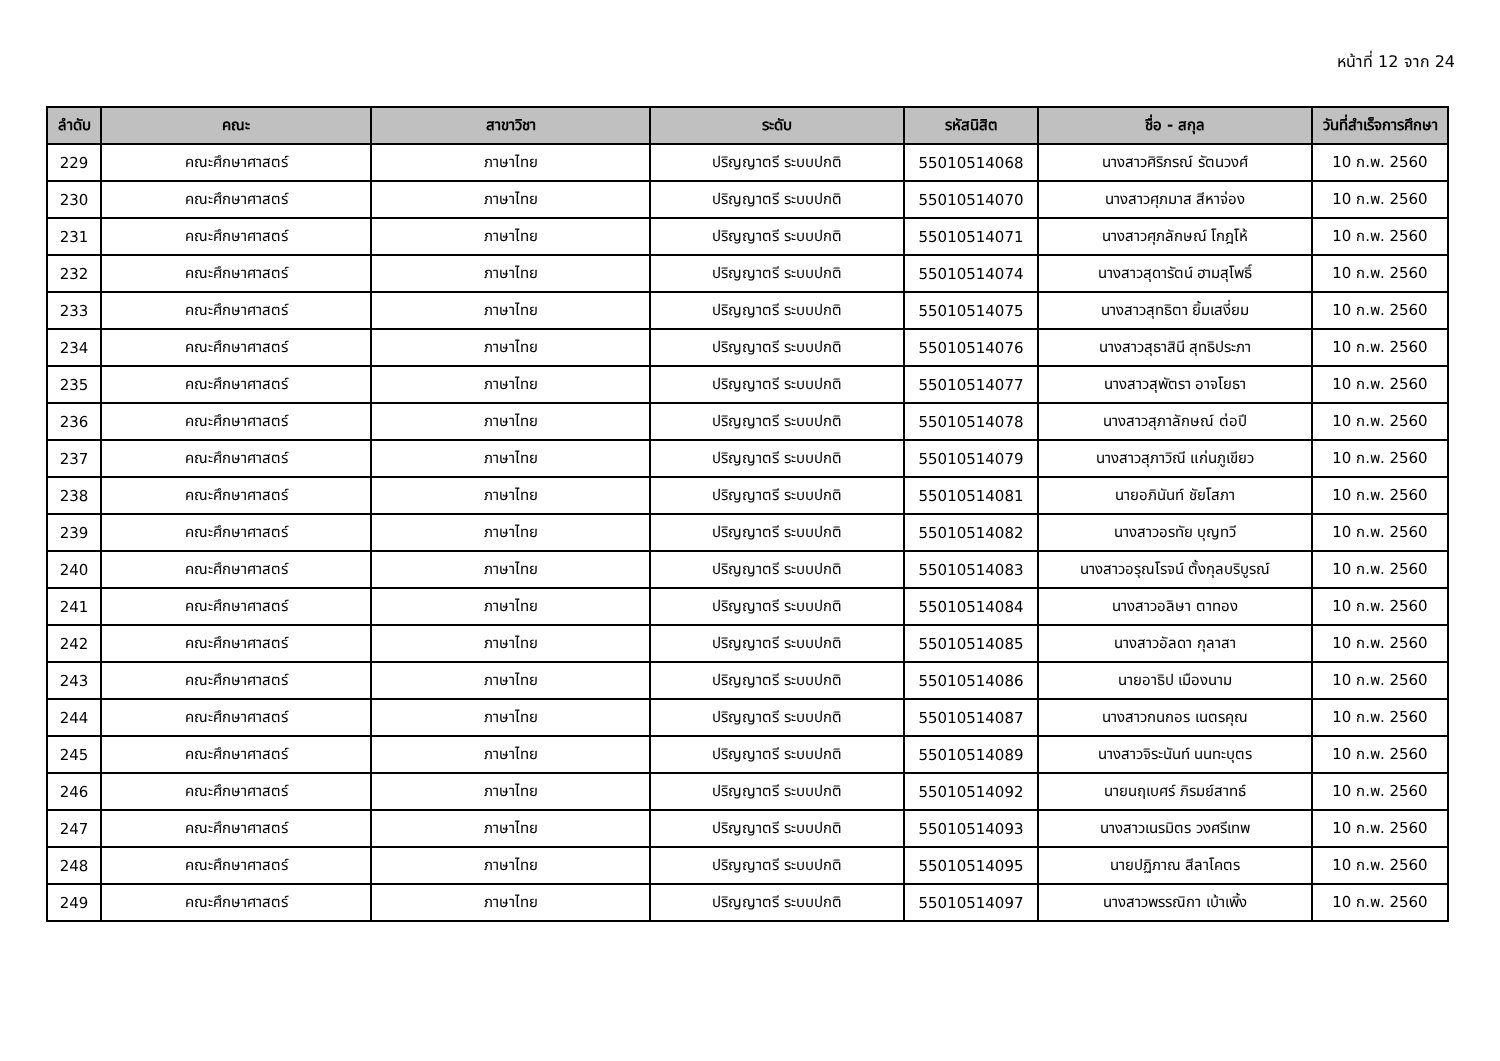หน้าที่ 12 จาก 24
| ลำดับ | คณะ | สาขาวิชา | ระดับ | รหัสนิสิต | ชื่อ - สกุล | วันที่สำเร็จการศึกษา |
| --- | --- | --- | --- | --- | --- | --- |
| 229 | คณะศึกษาศาสตร์ | ภาษาไทย | ปริญญาตรี ระบบปกติ | 55010514068 | นางสาวศิริภรณ์ รัตนวงศ์ | 10 ก.พ. 2560 |
| 230 | คณะศึกษาศาสตร์ | ภาษาไทย | ปริญญาตรี ระบบปกติ | 55010514070 | นางสาวศุภมาส สีหาจ่อง | 10 ก.พ. 2560 |
| 231 | คณะศึกษาศาสตร์ | ภาษาไทย | ปริญญาตรี ระบบปกติ | 55010514071 | นางสาวศุภลักษณ์ โกฎโห้ | 10 ก.พ. 2560 |
| 232 | คณะศึกษาศาสตร์ | ภาษาไทย | ปริญญาตรี ระบบปกติ | 55010514074 | นางสาวสุดารัตน์ ฮามสุโพธิ์ | 10 ก.พ. 2560 |
| 233 | คณะศึกษาศาสตร์ | ภาษาไทย | ปริญญาตรี ระบบปกติ | 55010514075 | นางสาวสุทธิตา ยิ้มเสงี่ยม | 10 ก.พ. 2560 |
| 234 | คณะศึกษาศาสตร์ | ภาษาไทย | ปริญญาตรี ระบบปกติ | 55010514076 | นางสาวสุธาสินี สุทธิประภา | 10 ก.พ. 2560 |
| 235 | คณะศึกษาศาสตร์ | ภาษาไทย | ปริญญาตรี ระบบปกติ | 55010514077 | นางสาวสุพัตรา อาจโยธา | 10 ก.พ. 2560 |
| 236 | คณะศึกษาศาสตร์ | ภาษาไทย | ปริญญาตรี ระบบปกติ | 55010514078 | นางสาวสุภาลักษณ์ ต่อปี | 10 ก.พ. 2560 |
| 237 | คณะศึกษาศาสตร์ | ภาษาไทย | ปริญญาตรี ระบบปกติ | 55010514079 | นางสาวสุภาวิณี แก่นภูเขียว | 10 ก.พ. 2560 |
| 238 | คณะศึกษาศาสตร์ | ภาษาไทย | ปริญญาตรี ระบบปกติ | 55010514081 | นายอภินันท์ ชัยโสภา | 10 ก.พ. 2560 |
| 239 | คณะศึกษาศาสตร์ | ภาษาไทย | ปริญญาตรี ระบบปกติ | 55010514082 | นางสาวอรทัย บุญทวี | 10 ก.พ. 2560 |
| 240 | คณะศึกษาศาสตร์ | ภาษาไทย | ปริญญาตรี ระบบปกติ | 55010514083 | นางสาวอรุณโรจน์ ตั้งกุลบริบูรณ์ | 10 ก.พ. 2560 |
| 241 | คณะศึกษาศาสตร์ | ภาษาไทย | ปริญญาตรี ระบบปกติ | 55010514084 | นางสาวอลิษา ตาทอง | 10 ก.พ. 2560 |
| 242 | คณะศึกษาศาสตร์ | ภาษาไทย | ปริญญาตรี ระบบปกติ | 55010514085 | นางสาวอัลดา กุลาสา | 10 ก.พ. 2560 |
| 243 | คณะศึกษาศาสตร์ | ภาษาไทย | ปริญญาตรี ระบบปกติ | 55010514086 | นายอาธิป เมืองนาม | 10 ก.พ. 2560 |
| 244 | คณะศึกษาศาสตร์ | ภาษาไทย | ปริญญาตรี ระบบปกติ | 55010514087 | นางสาวกนกอร เนตรคุณ | 10 ก.พ. 2560 |
| 245 | คณะศึกษาศาสตร์ | ภาษาไทย | ปริญญาตรี ระบบปกติ | 55010514089 | นางสาวจิระนันท์ นนทะบุตร | 10 ก.พ. 2560 |
| 246 | คณะศึกษาศาสตร์ | ภาษาไทย | ปริญญาตรี ระบบปกติ | 55010514092 | นายนฤเบศร์ ภิรมย์สาทธ์ | 10 ก.พ. 2560 |
| 247 | คณะศึกษาศาสตร์ | ภาษาไทย | ปริญญาตรี ระบบปกติ | 55010514093 | นางสาวเนรมิตร วงศรีเทพ | 10 ก.พ. 2560 |
| 248 | คณะศึกษาศาสตร์ | ภาษาไทย | ปริญญาตรี ระบบปกติ | 55010514095 | นายปฏิภาณ สีลาโคตร | 10 ก.พ. 2560 |
| 249 | คณะศึกษาศาสตร์ | ภาษาไทย | ปริญญาตรี ระบบปกติ | 55010514097 | นางสาวพรรณิกา เบ้าเพิ้ง | 10 ก.พ. 2560 |